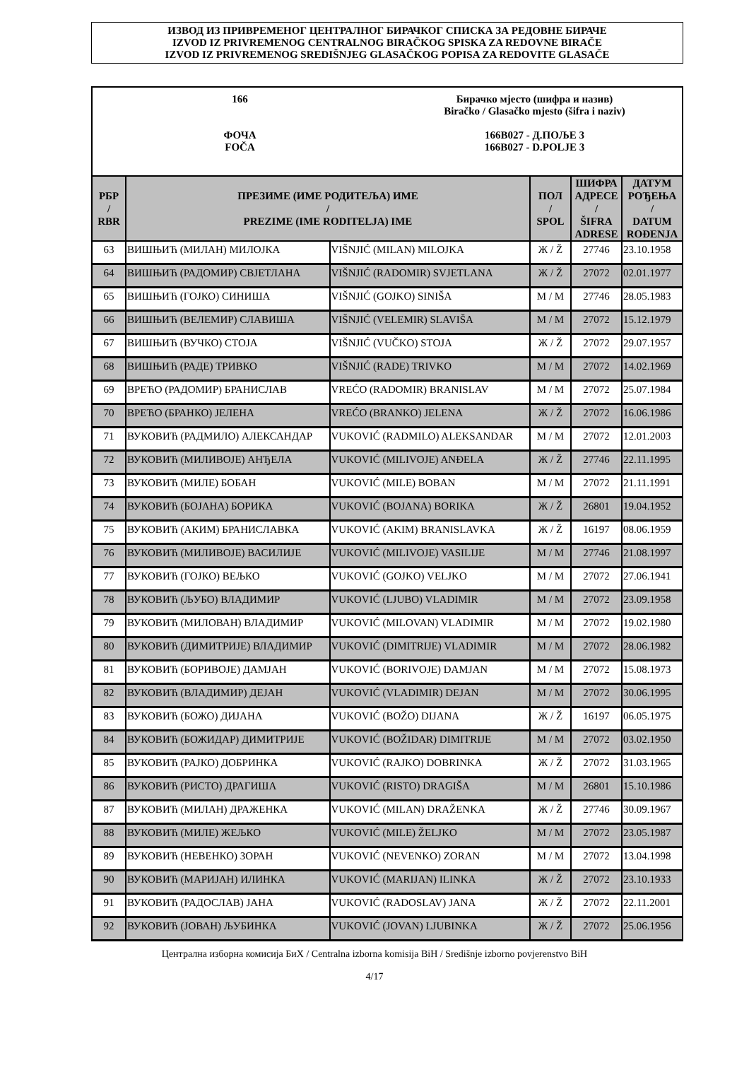ИЗВОД ИЗ ПРИВРЕМЕНОГ ЦЕНТРАЛНОГ БИРАЧКОГ СПИСКА ЗА РЕДОВНЕ БИРАЧЕ
IZVOD IZ PRIVREMENOG CENTRALNOG BIRAČKOG SPISKA ZA REDOVNE BIRAČE
IZVOD IZ PRIVREMENOG SREDIŠNJEG GLASAČKOG POPISA ZA REDOVITE GLASAČE
166
ФОЧА
FOČA
Бирачко мјесто (шифра и назив)
Biračko / Glasačko mjesto (šifra i naziv)
166B027 - Д.ПОЉЕ 3
166B027 - D.POLJE 3
| РБР / RBR | ПРЕЗИМЕ (ИМЕ РОДИТЕЉА) ИМЕ / PREZIME (IME RODITELJA) IME | | ПОЛ / SPOL | ШИФРА АДРЕСЕ / ŠIFRA ADRESE | ДАТУМ РОЂЕЊА / DATUM ROĐENJA |
| --- | --- | --- | --- | --- | --- |
| 63 | ВИШЊИЋ (МИЛАН) МИЛОЈКА | VIŠNJIĆ (MILAN) MILOJKA | Ж / Ž | 27746 | 23.10.1958 |
| 64 | ВИШЊИЋ (РАДОМИР) СВЈЕТЛАНА | VIŠNJIĆ (RADOMIR) SVJETLANA | Ж / Ž | 27072 | 02.01.1977 |
| 65 | ВИШЊИЋ (ГОЈКО) СИНИША | VIŠNJIĆ (GOJKO) SINIŠA | М / M | 27746 | 28.05.1983 |
| 66 | ВИШЊИЋ (ВЕЛЕМИР) СЛАВИША | VIŠNJIĆ (VELEMIR) SLAVIŠA | М / M | 27072 | 15.12.1979 |
| 67 | ВИШЊИЋ (ВУЧКО) СТОЈА | VIŠNJIĆ (VUČKO) STOJA | Ж / Ž | 27072 | 29.07.1957 |
| 68 | ВИШЊИЋ (РАДЕ) ТРИВКО | VIŠNJIĆ (RADE) TRIVKO | М / M | 27072 | 14.02.1969 |
| 69 | ВРЕЋО (РАДОМИР) БРАНИСЛАВ | VREĆO (RADOMIR) BRANISLAV | М / M | 27072 | 25.07.1984 |
| 70 | ВРЕЋО (БРАНКО) ЈЕЛЕНА | VREĆO (BRANKO) JELENA | Ж / Ž | 27072 | 16.06.1986 |
| 71 | ВУКОВИЋ (РАДМИЛО) АЛЕКСАНДАР | VUKOVIĆ (RADMILO) ALEKSANDAR | М / M | 27072 | 12.01.2003 |
| 72 | ВУКОВИЋ (МИЛИВОЈЕ) АНЂЕЛА | VUKOVIĆ (MILIVOJE) ANĐELA | Ж / Ž | 27746 | 22.11.1995 |
| 73 | ВУКОВИЋ (МИЛЕ) БОБАН | VUKOVIĆ (MILE) BOBAN | М / M | 27072 | 21.11.1991 |
| 74 | ВУКОВИЋ (БОЈАНА) БОРИКА | VUKOVIĆ (BOJANA) BORIKA | Ж / Ž | 26801 | 19.04.1952 |
| 75 | ВУКОВИЋ (АКИМ) БРАНИСЛАВКА | VUKOVIĆ (AKIM) BRANISLAVKA | Ж / Ž | 16197 | 08.06.1959 |
| 76 | ВУКОВИЋ (МИЛИВОЈЕ) ВАСИЛИЈЕ | VUKOVIĆ (MILIVOJE) VASILIJE | М / M | 27746 | 21.08.1997 |
| 77 | ВУКОВИЋ (ГОЈКО) ВЕЉКО | VUKOVIĆ (GOJKO) VELJKO | М / M | 27072 | 27.06.1941 |
| 78 | ВУКОВИЋ (ЉУБО) ВЛАДИМИР | VUKOVIĆ (LJUBO) VLADIMIR | М / M | 27072 | 23.09.1958 |
| 79 | ВУКОВИЋ (МИЛОВАН) ВЛАДИМИР | VUKOVIĆ (MILOVAN) VLADIMIR | М / M | 27072 | 19.02.1980 |
| 80 | ВУКОВИЋ (ДИМИТРИЈЕ) ВЛАДИМИР | VUKOVIĆ (DIMITRIJE) VLADIMIR | М / M | 27072 | 28.06.1982 |
| 81 | ВУКОВИЋ (БОРИВОЈЕ) ДАМЈАН | VUKOVIĆ (BORIVOJE) DAMJAN | М / M | 27072 | 15.08.1973 |
| 82 | ВУКОВИЋ (ВЛАДИМИР) ДЕЈАН | VUKOVIĆ (VLADIMIR) DEJAN | М / M | 27072 | 30.06.1995 |
| 83 | ВУКОВИЋ (БОЖО) ДИЈАНА | VUKOVIĆ (BOŽO) DIJANA | Ж / Ž | 16197 | 06.05.1975 |
| 84 | ВУКОВИЋ (БОЖИДАР) ДИМИТРИЈЕ | VUKOVIĆ (BOŽIDAR) DIMITRIJE | М / M | 27072 | 03.02.1950 |
| 85 | ВУКОВИЋ (РАЈКО) ДОБРИНКА | VUKOVIĆ (RAJKO) DOBRINKA | Ж / Ž | 27072 | 31.03.1965 |
| 86 | ВУКОВИЋ (РИСТО) ДРАГИША | VUKOVIĆ (RISTO) DRAGIŠA | М / M | 26801 | 15.10.1986 |
| 87 | ВУКОВИЋ (МИЛАН) ДРАЖЕНКА | VUKOVIĆ (MILAN) DRAŽENKA | Ж / Ž | 27746 | 30.09.1967 |
| 88 | ВУКОВИЋ (МИЛЕ) ЖЕЉКО | VUKOVIĆ (MILE) ŽELJKO | М / M | 27072 | 23.05.1987 |
| 89 | ВУКОВИЋ (НЕВЕНКО) ЗОРАН | VUKOVIĆ (NEVENKO) ZORAN | М / M | 27072 | 13.04.1998 |
| 90 | ВУКОВИЋ (МАРИЈАН) ИЛИНКА | VUKOVIĆ (MARIJAN) ILINKA | Ж / Ž | 27072 | 23.10.1933 |
| 91 | ВУКОВИЋ (РАДОСЛАВ) ЈАНА | VUKOVIĆ (RADOSLAV) JANA | Ж / Ž | 27072 | 22.11.2001 |
| 92 | ВУКОВИЋ (ЈОВАН) ЉУБИНКА | VUKOVIĆ (JOVAN) LJUBINKA | Ж / Ž | 27072 | 25.06.1956 |
Централна изборна комисија БиХ / Centralna izborna komisija BiH / Središnje izborno povjerenstvo BiH
4/17